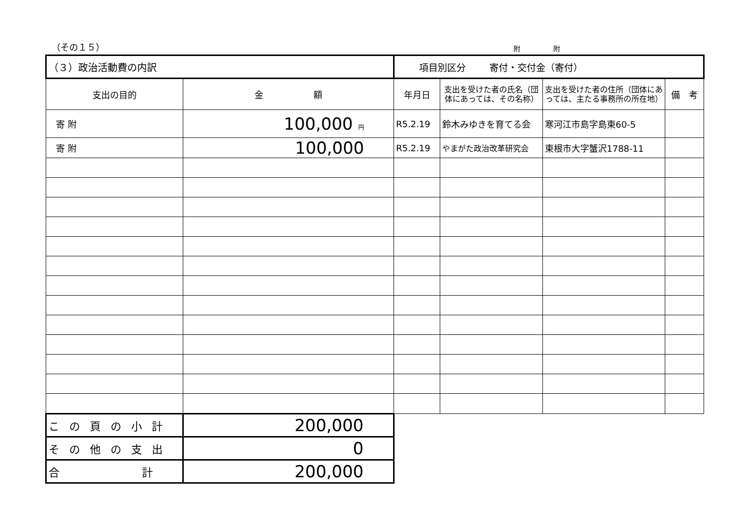（その１５） 附 附
| （３）政治活動費の内訳 | | 項目別区分 寄付・交付金（寄付） | | | |
| 支出の目的 | 金 額 | 年月日 | 支出を受けた者の氏名（団体にあっては、その名称） | 支出を受けた者の住所（団体にあっては、主たる事務所の所在地） | 備 考 |
| 寄 附 | 100,000 円 | R5.2.19 | 鈴木みゆきを育てる会 | 寒河江市島字島東60-5 | |
| 寄 附 | 100,000 | R5.2.19 | やまがた政治改革研究会 | 東根市大字蟹沢1788-11 | |
| この頁の小計 | 200,000 | | | | |
| その他の支出 | 0 | | | | |
| 合 計 | 200,000 | | | | |